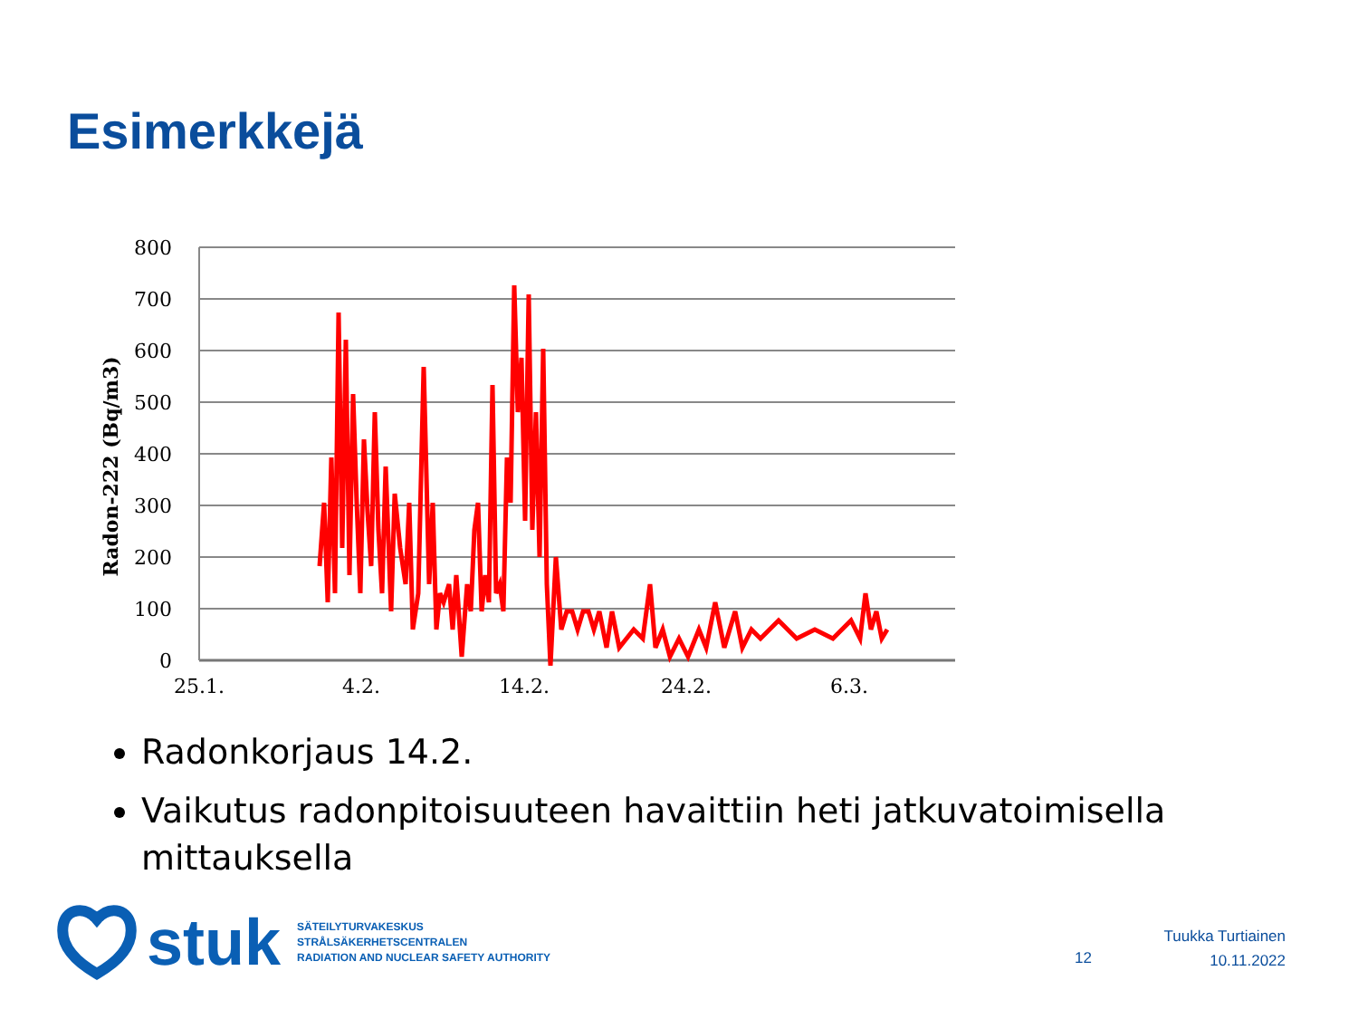Esimerkkejä
800
700
600
500
400
300
200
100
0
25.1.
4.2.
14.2.
24.2.
6.3.
Radon-222 (Bq/m3)
Radonkorjaus 14.2.
Vaikutus radonpitoisuuteen havaittiin heti jatkuvatoimisella mittauksella
stuk
SÄTEILYTURVAKESKUS
STRÅLSÄKERHETSCENTRALEN
RADIATION AND NUCLEAR SAFETY AUTHORITY
12
Tuukka Turtiainen
10.11.2022